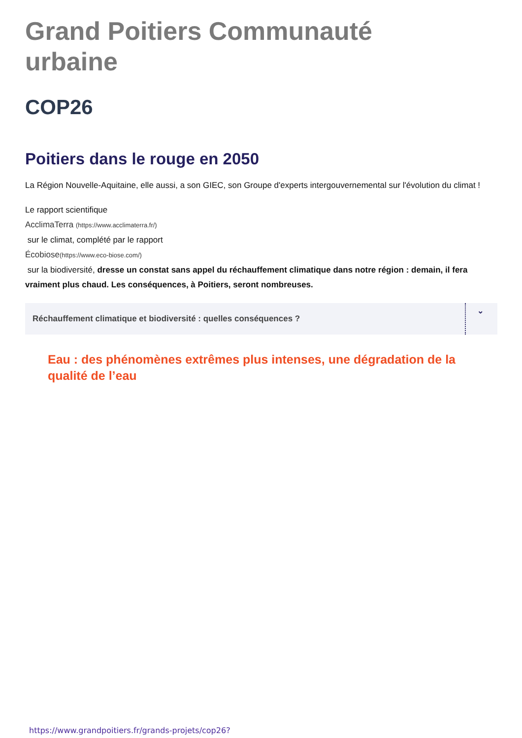Grand Poitiers Communauté urbaine
COP26
Poitiers dans le rouge en 2050
La Région Nouvelle-Aquitaine, elle aussi, a son GIEC, son Groupe d'experts intergouvernemental sur l'évolution du climat !
Le rapport scientifique
AcclimaTerra (https://www.acclimaterra.fr/)
sur le climat, complété par le rapport
Écobiose(https://www.eco-biose.com/)
sur la biodiversité, dresse un constat sans appel du réchauffement climatique dans notre région : demain, il fera vraiment plus chaud. Les conséquences, à Poitiers, seront nombreuses.
Réchauffement climatique et biodiversité : quelles conséquences ? ⌄
Eau : des phénomènes extrêmes plus intenses, une dégradation de la qualité de l’eau
https://www.grandpoitiers.fr/grands-projets/cop26?